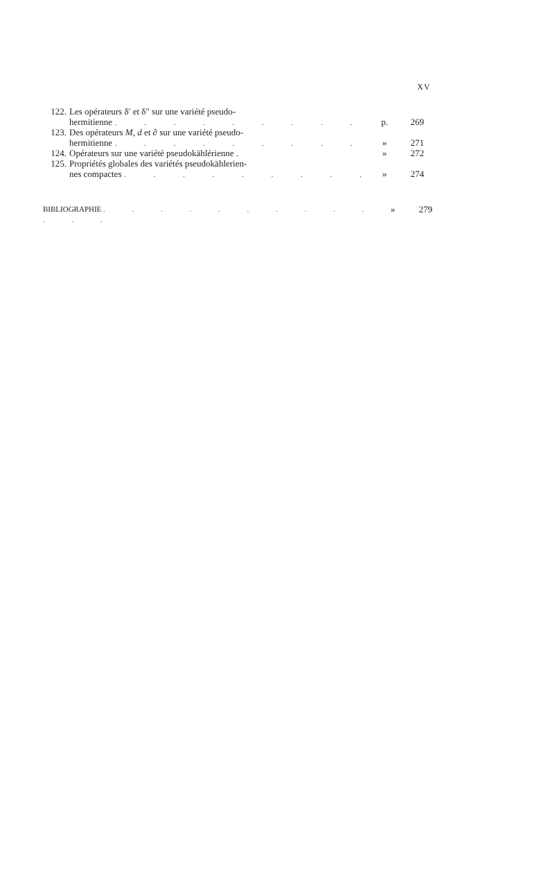XV
122. Les opérateurs δ′ et δ″ sur une variété pseudo-
hermitienne . . . . . . . . .
p.
269
123. Des opérateurs M, d et ∂ sur une variété pseudo-
hermitienne . . . . . . . . .
»
271
124. Opérateurs sur une variété pseudokählérienne . » 272
125. Propriétés globales des variétés pseudokählerien-
nes compactes . . . . . . . . .
»
274
BIBLIOGRAPHIE . . . . . . . . . . . . .
» 279